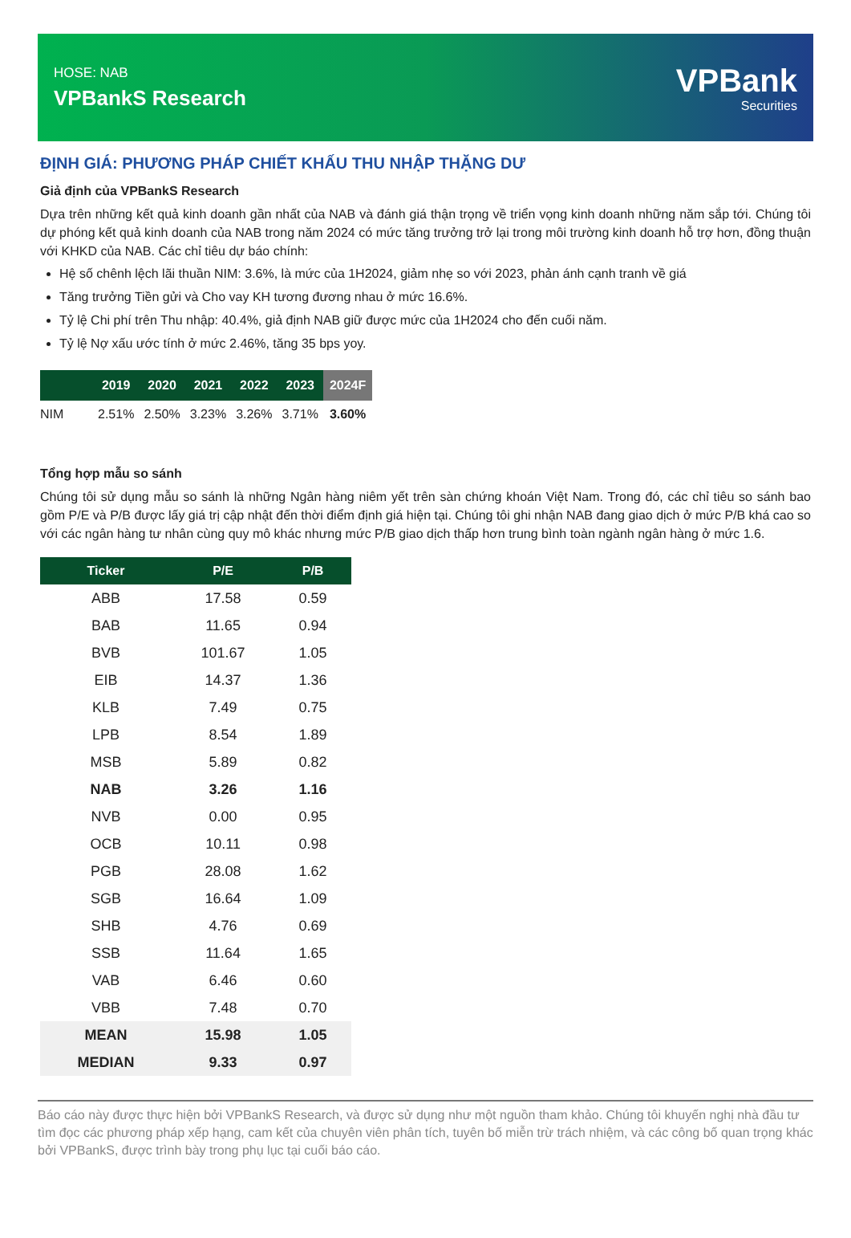HOSE: NAB
VPBankS Research
VPBank
Securities
ĐỊNH GIÁ: PHƯƠNG PHÁP CHIẾT KHẤU THU NHẬP THẶNG DƯ
Giả định của VPBankS Research
Dựa trên những kết quả kinh doanh gần nhất của NAB và đánh giá thận trọng về triển vọng kinh doanh những năm sắp tới. Chúng tôi dự phóng kết quả kinh doanh của NAB trong năm 2024 có mức tăng trưởng trở lại trong môi trường kinh doanh hỗ trợ hơn, đồng thuận với KHKD của NAB. Các chỉ tiêu dự báo chính:
Hệ số chênh lệch lãi thuần NIM: 3.6%, là mức của 1H2024, giảm nhẹ so với 2023, phản ánh cạnh tranh về giá
Tăng trưởng Tiền gửi và Cho vay KH tương đương nhau ở mức 16.6%.
Tỷ lệ Chi phí trên Thu nhập: 40.4%, giả định NAB giữ được mức của 1H2024 cho đến cuối năm.
Tỷ lệ Nợ xấu ước tính ở mức 2.46%, tăng 35 bps yoy.
| | 2019 | 2020 | 2021 | 2022 | 2023 | 2024F |
| --- | --- | --- | --- | --- | --- | --- |
| NIM | 2.51% | 2.50% | 3.23% | 3.26% | 3.71% | 3.60% |
Tổng hợp mẫu so sánh
Chúng tôi sử dụng mẫu so sánh là những Ngân hàng niêm yết trên sàn chứng khoán Việt Nam. Trong đó, các chỉ tiêu so sánh bao gồm P/E và P/B được lấy giá trị cập nhật đến thời điểm định giá hiện tại. Chúng tôi ghi nhận NAB đang giao dịch ở mức P/B khá cao so với các ngân hàng tư nhân cùng quy mô khác nhưng mức P/B giao dịch thấp hơn trung bình toàn ngành ngân hàng ở mức 1.6.
| Ticker | P/E | P/B |
| --- | --- | --- |
| ABB | 17.58 | 0.59 |
| BAB | 11.65 | 0.94 |
| BVB | 101.67 | 1.05 |
| EIB | 14.37 | 1.36 |
| KLB | 7.49 | 0.75 |
| LPB | 8.54 | 1.89 |
| MSB | 5.89 | 0.82 |
| NAB | 3.26 | 1.16 |
| NVB | 0.00 | 0.95 |
| OCB | 10.11 | 0.98 |
| PGB | 28.08 | 1.62 |
| SGB | 16.64 | 1.09 |
| SHB | 4.76 | 0.69 |
| SSB | 11.64 | 1.65 |
| VAB | 6.46 | 0.60 |
| VBB | 7.48 | 0.70 |
| MEAN | 15.98 | 1.05 |
| MEDIAN | 9.33 | 0.97 |
Báo cáo này được thực hiện bởi VPBankS Research, và được sử dụng như một nguồn tham khảo. Chúng tôi khuyến nghị nhà đầu tư tìm đọc các phương pháp xếp hạng, cam kết của chuyên viên phân tích, tuyên bố miễn trừ trách nhiệm, và các công bố quan trọng khác bởi VPBankS, được trình bày trong phụ lục tại cuối báo cáo.